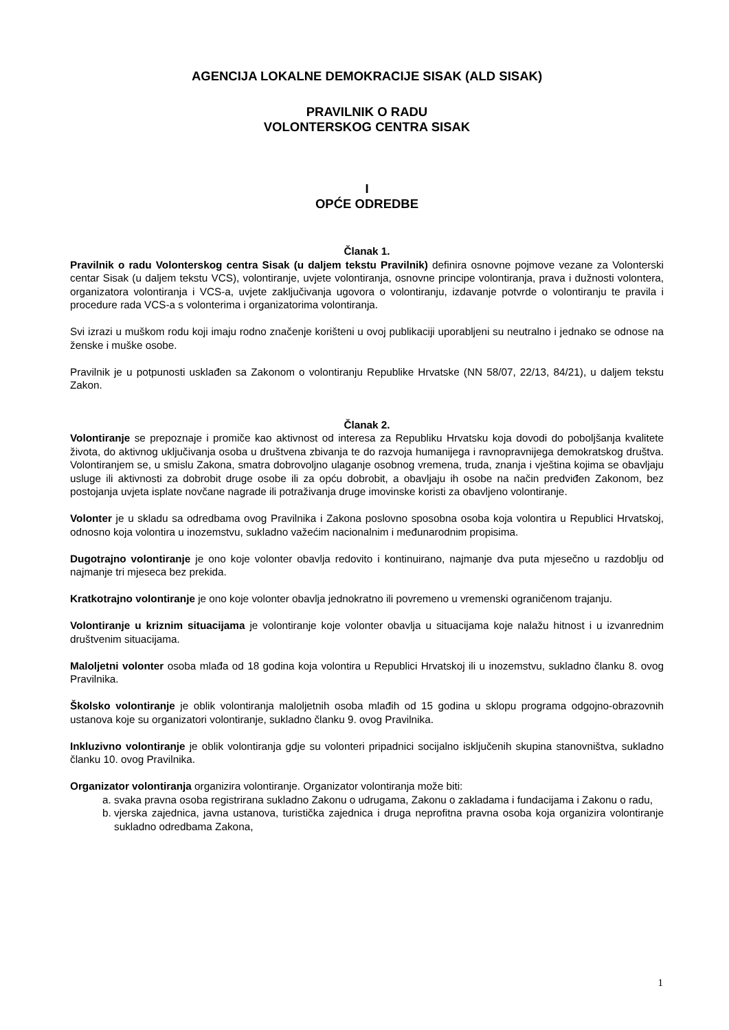AGENCIJA LOKALNE DEMOKRACIJE SISAK (ALD SISAK)
PRAVILNIK O RADU
VOLONTERSKOG CENTRA SISAK
I
OPĆE ODREDBE
Članak 1.
Pravilnik o radu Volonterskog centra Sisak (u daljem tekstu Pravilnik) definira osnovne pojmove vezane za Volonterski centar Sisak (u daljem tekstu VCS), volontiranje, uvjete volontiranja, osnovne principe volontiranja, prava i dužnosti volontera, organizatora volontiranja i VCS-a, uvjete zaključivanja ugovora o volontiranju, izdavanje potvrde o volontiranju te pravila i procedure rada VCS-a s volonterima i organizatorima volontiranja.
Svi izrazi u muškom rodu koji imaju rodno značenje korišteni u ovoj publikaciji uporabljeni su neutralno i jednako se odnose na ženske i muške osobe.
Pravilnik je u potpunosti usklađen sa Zakonom o volontiranju Republike Hrvatske (NN 58/07, 22/13, 84/21), u daljem tekstu Zakon.
Članak 2.
Volontiranje se prepoznaje i promiče kao aktivnost od interesa za Republiku Hrvatsku koja dovodi do poboljšanja kvalitete života, do aktivnog uključivanja osoba u društvena zbivanja te do razvoja humanijega i ravnopravnijega demokratskog društva. Volontiranjem se, u smislu Zakona, smatra dobrovoljno ulaganje osobnog vremena, truda, znanja i vještina kojima se obavljaju usluge ili aktivnosti za dobrobit druge osobe ili za opću dobrobit, a obavljaju ih osobe na način predviđen Zakonom, bez postojanja uvjeta isplate novčane nagrade ili potraživanja druge imovinske koristi za obavljeno volontiranje.
Volonter je u skladu sa odredbama ovog Pravilnika i Zakona poslovno sposobna osoba koja volontira u Republici Hrvatskoj, odnosno koja volontira u inozemstvu, sukladno važećim nacionalnim i međunarodnim propisima.
Dugotrajno volontiranje je ono koje volonter obavlja redovito i kontinuirano, najmanje dva puta mjesečno u razdoblju od najmanje tri mjeseca bez prekida.
Kratkotrajno volontiranje je ono koje volonter obavlja jednokratno ili povremeno u vremenski ograničenom trajanju.
Volontiranje u kriznim situacijama je volontiranje koje volonter obavlja u situacijama koje nalažu hitnost i u izvanrednim društvenim situacijama.
Maloljetni volonter osoba mlađa od 18 godina koja volontira u Republici Hrvatskoj ili u inozemstvu, sukladno članku 8. ovog Pravilnika.
Školsko volontiranje je oblik volontiranja maloljetnih osoba mlađih od 15 godina u sklopu programa odgojno-obrazovnih ustanova koje su organizatori volontiranje, sukladno članku 9. ovog Pravilnika.
Inkluzivno volontiranje je oblik volontiranja gdje su volonteri pripadnici socijalno isključenih skupina stanovništva, sukladno članku 10. ovog Pravilnika.
Organizator volontiranja organizira volontiranje. Organizator volontiranja može biti:
a. svaka pravna osoba registrirana sukladno Zakonu o udrugama, Zakonu o zakladama i fundacijama i Zakonu o radu,
b. vjerska zajednica, javna ustanova, turistička zajednica i druga neprofitna pravna osoba koja organizira volontiranje sukladno odredbama Zakona,
1